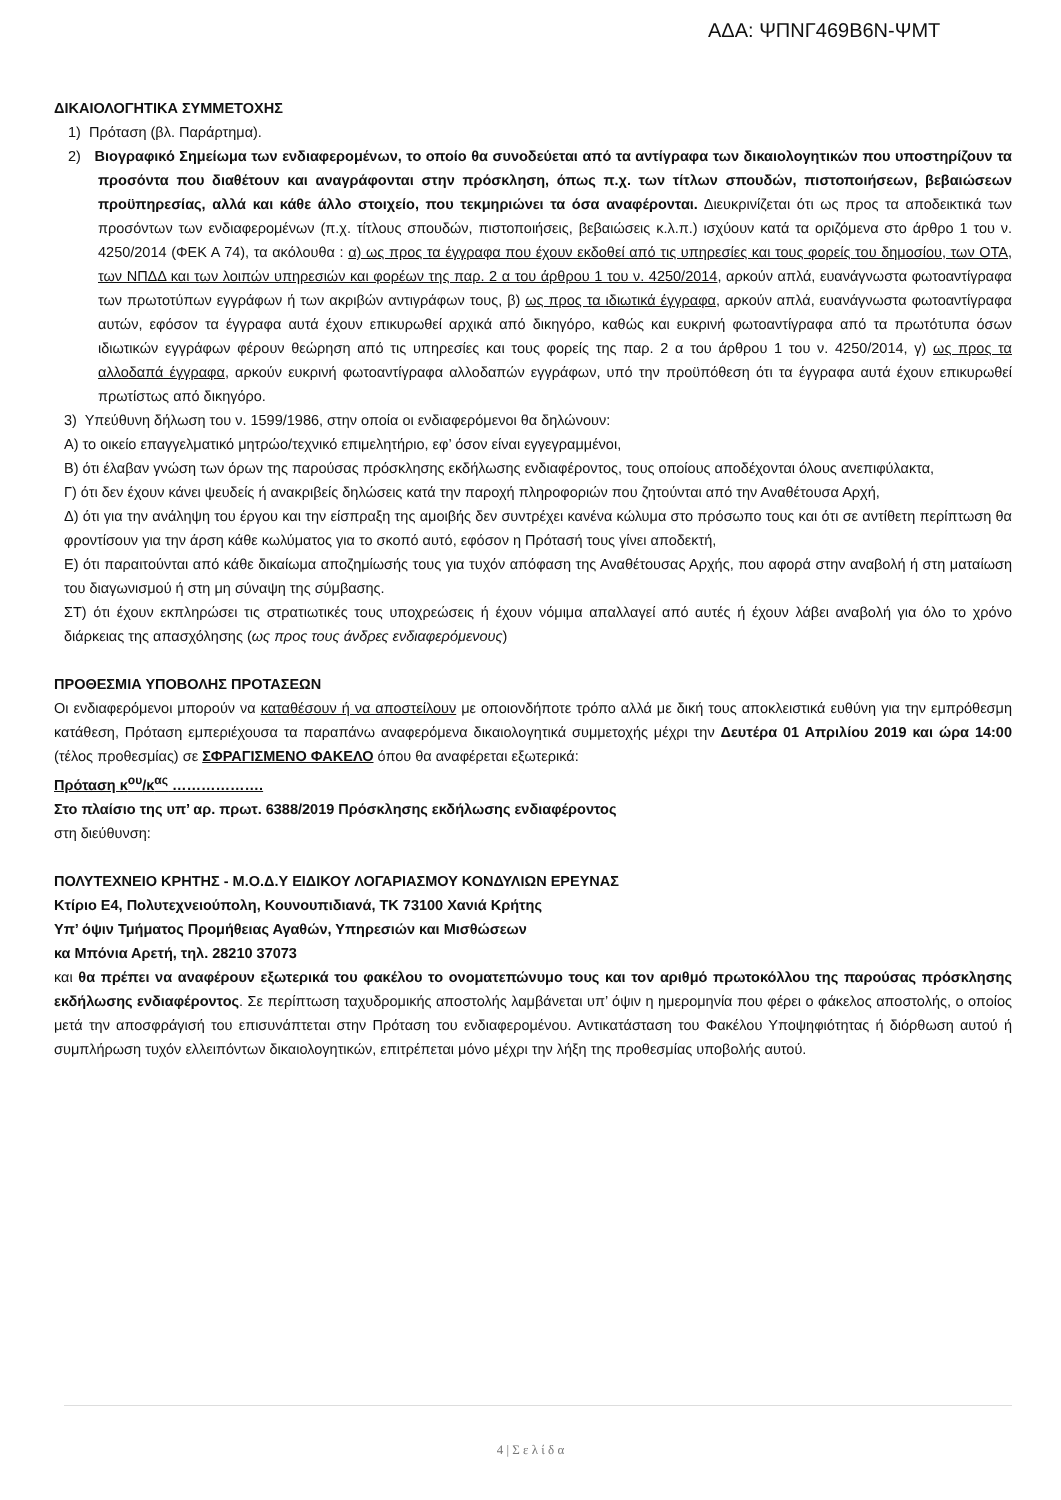ΑΔΑ: ΨΠΝΓ469Β6Ν-ΨΜΤ
ΔΙΚΑΙΟΛΟΓΗΤΙΚΑ ΣΥΜΜΕΤΟΧΗΣ
1) Πρόταση (βλ. Παράρτημα).
2) Βιογραφικό Σημείωμα των ενδιαφερομένων, το οποίο θα συνοδεύεται από τα αντίγραφα των δικαιολογητικών που υποστηρίζουν τα προσόντα που διαθέτουν και αναγράφονται στην πρόσκληση, όπως π.χ. των τίτλων σπουδών, πιστοποιήσεων, βεβαιώσεων προϋπηρεσίας, αλλά και κάθε άλλο στοιχείο, που τεκμηριώνει τα όσα αναφέρονται. Διευκρινίζεται ότι ως προς τα αποδεικτικά των προσόντων των ενδιαφερομένων (π.χ. τίτλους σπουδών, πιστοποιήσεις, βεβαιώσεις κ.λ.π.) ισχύουν κατά τα οριζόμενα στο άρθρο 1 του ν. 4250/2014 (ΦΕΚ Α 74), τα ακόλουθα : α) ως προς τα έγγραφα που έχουν εκδοθεί από τις υπηρεσίες και τους φορείς του δημοσίου, των ΟΤΑ, των ΝΠΔΔ και των λοιπών υπηρεσιών και φορέων της παρ. 2 α του άρθρου 1 του ν. 4250/2014, αρκούν απλά, ευανάγνωστα φωτοαντίγραφα των πρωτοτύπων εγγράφων ή των ακριβών αντιγράφων τους, β) ως προς τα ιδιωτικά έγγραφα, αρκούν απλά, ευανάγνωστα φωτοαντίγραφα αυτών, εφόσον τα έγγραφα αυτά έχουν επικυρωθεί αρχικά από δικηγόρο, καθώς και ευκρινή φωτοαντίγραφα από τα πρωτότυπα όσων ιδιωτικών εγγράφων φέρουν θεώρηση από τις υπηρεσίες και τους φορείς της παρ. 2 α του άρθρου 1 του ν. 4250/2014, γ) ως προς τα αλλοδαπά έγγραφα, αρκούν ευκρινή φωτοαντίγραφα αλλοδαπών εγγράφων, υπό την προϋπόθεση ότι τα έγγραφα αυτά έχουν επικυρωθεί πρωτίστως από δικηγόρο.
3) Υπεύθυνη δήλωση του ν. 1599/1986, στην οποία οι ενδιαφερόμενοι θα δηλώνουν:
Α) το οικείο επαγγελματικό μητρώο/τεχνικό επιμελητήριο, εφ’ όσον είναι εγγεγραμμένοι,
Β) ότι έλαβαν γνώση των όρων της παρούσας πρόσκλησης εκδήλωσης ενδιαφέροντος, τους οποίους αποδέχονται όλους ανεπιφύλακτα,
Γ) ότι δεν έχουν κάνει ψευδείς ή ανακριβείς δηλώσεις κατά την παροχή πληροφοριών που ζητούνται από την Αναθέτουσα Αρχή,
Δ) ότι για την ανάληψη του έργου και την είσπραξη της αμοιβής δεν συντρέχει κανένα κώλυμα στο πρόσωπο τους και ότι σε αντίθετη περίπτωση θα φροντίσουν για την άρση κάθε κωλύματος για το σκοπό αυτό, εφόσον η Πρότασή τους γίνει αποδεκτή,
Ε) ότι παραιτούνται από κάθε δικαίωμα αποζημίωσής τους για τυχόν απόφαση της Αναθέτουσας Αρχής, που αφορά στην αναβολή ή στη ματαίωση του διαγωνισμού ή στη μη σύναψη της σύμβασης.
ΣΤ) ότι έχουν εκπληρώσει τις στρατιωτικές τους υποχρεώσεις ή έχουν νόμιμα απαλλαγεί από αυτές ή έχουν λάβει αναβολή για όλο το χρόνο διάρκειας της απασχόλησης (ως προς τους άνδρες ενδιαφερόμενους)
ΠΡΟΘΕΣΜΙΑ ΥΠΟΒΟΛΗΣ ΠΡΟΤΑΣΕΩΝ
Οι ενδιαφερόμενοι μπορούν να καταθέσουν ή να αποστείλουν με οποιονδήποτε τρόπο αλλά με δική τους αποκλειστικά ευθύνη για την εμπρόθεσμη κατάθεση, Πρόταση εμπεριέχουσα τα παραπάνω αναφερόμενα δικαιολογητικά συμμετοχής μέχρι την Δευτέρα 01 Απριλίου 2019 και ώρα 14:00 (τέλος προθεσμίας) σε ΣΦΡΑΓΙΣΜΕΝΟ ΦΑΚΕΛΟ όπου θα αναφέρεται εξωτερικά:
Πρόταση κ<sup>ου</sup>/κ<sup>ας</sup> ……………….
Στο πλαίσιο της υπ’ αρ. πρωτ. 6388/2019 Πρόσκλησης εκδήλωσης ενδιαφέροντος
στη διεύθυνση:
ΠΟΛΥΤΕΧΝΕΙΟ ΚΡΗΤΗΣ - Μ.Ο.Δ.Υ ΕΙΔΙΚΟΥ ΛΟΓΑΡΙΑΣΜΟΥ ΚΟΝΔΥΛΙΩΝ ΕΡΕΥΝΑΣ
Κτίριο Ε4, Πολυτεχνειούπολη, Κουνουπιδιανά, ΤΚ 73100 Χανιά Κρήτης
Υπ’ όψιν Τμήματος Προμήθειας Αγαθών, Υπηρεσιών και Μισθώσεων
κα Μπόνια Αρετή, τηλ. 28210 37073
και θα πρέπει να αναφέρουν εξωτερικά του φακέλου το ονοματεπώνυμο τους και τον αριθμό πρωτοκόλλου της παρούσας πρόσκλησης εκδήλωσης ενδιαφέροντος. Σε περίπτωση ταχυδρομικής αποστολής λαμβάνεται υπ’ όψιν η ημερομηνία που φέρει ο φάκελος αποστολής, ο οποίος μετά την αποσφράγισή του επισυνάπτεται στην Πρόταση του ενδιαφερομένου. Αντικατάσταση του Φακέλου Υποψηφιότητας ή διόρθωση αυτού ή συμπλήρωση τυχόν ελλειπόντων δικαιολογητικών, επιτρέπεται μόνο μέχρι την λήξη της προθεσμίας υποβολής αυτού.
4 | Σ ε λ ί δ α